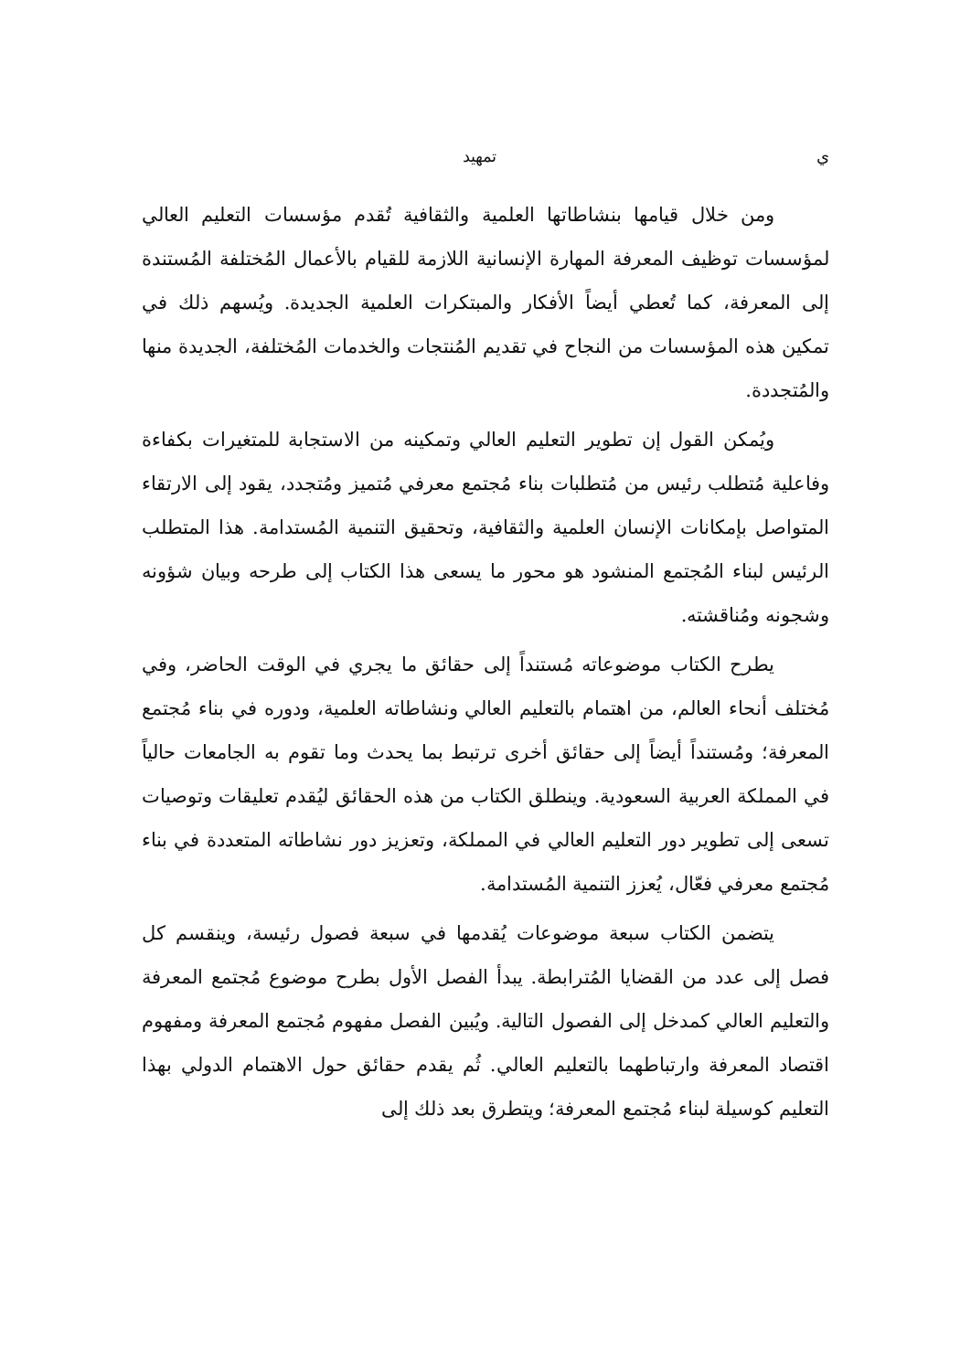ي تمهيد
ومن خلال قيامها بنشاطاتها العلمية والثقافية تُقدم مؤسسات التعليم العالي لمؤسسات توظيف المعرفة المهارة الإنسانية اللازمة للقيام بالأعمال المُختلفة المُستندة إلى المعرفة، كما تُعطي أيضاً الأفكار والمبتكرات العلمية الجديدة. ويُسهم ذلك في تمكين هذه المؤسسات من النجاح في تقديم المُنتجات والخدمات المُختلفة، الجديدة منها والمُتجددة.
ويُمكن القول إن تطوير التعليم العالي وتمكينه من الاستجابة للمتغيرات بكفاءة وفاعلية مُتطلب رئيس من مُتطلبات بناء مُجتمع معرفي مُتميز ومُتجدد، يقود إلى الارتقاء المتواصل بإمكانات الإنسان العلمية والثقافية، وتحقيق التنمية المُستدامة. هذا المتطلب الرئيس لبناء المُجتمع المنشود هو محور ما يسعى هذا الكتاب إلى طرحه وبيان شؤونه وشجونه ومُناقشته.
يطرح الكتاب موضوعاته مُستنداً إلى حقائق ما يجري في الوقت الحاضر، وفي مُختلف أنحاء العالم، من اهتمام بالتعليم العالي ونشاطاته العلمية، ودوره في بناء مُجتمع المعرفة؛ ومُستنداً أيضاً إلى حقائق أخرى ترتبط بما يحدث وما تقوم به الجامعات حالياً في المملكة العربية السعودية. وينطلق الكتاب من هذه الحقائق ليُقدم تعليقات وتوصيات تسعى إلى تطوير دور التعليم العالي في المملكة، وتعزيز دور نشاطاته المتعددة في بناء مُجتمع معرفي فعّال، يُعزز التنمية المُستدامة.
يتضمن الكتاب سبعة موضوعات يُقدمها في سبعة فصول رئيسة، وينقسم كل فصل إلى عدد من القضايا المُترابطة. يبدأ الفصل الأول بطرح موضوع مُجتمع المعرفة والتعليم العالي كمدخل إلى الفصول التالية. ويُبين الفصل مفهوم مُجتمع المعرفة ومفهوم اقتصاد المعرفة وارتباطهما بالتعليم العالي. ثُم يقدم حقائق حول الاهتمام الدولي بهذا التعليم كوسيلة لبناء مُجتمع المعرفة؛ ويتطرق بعد ذلك إلى